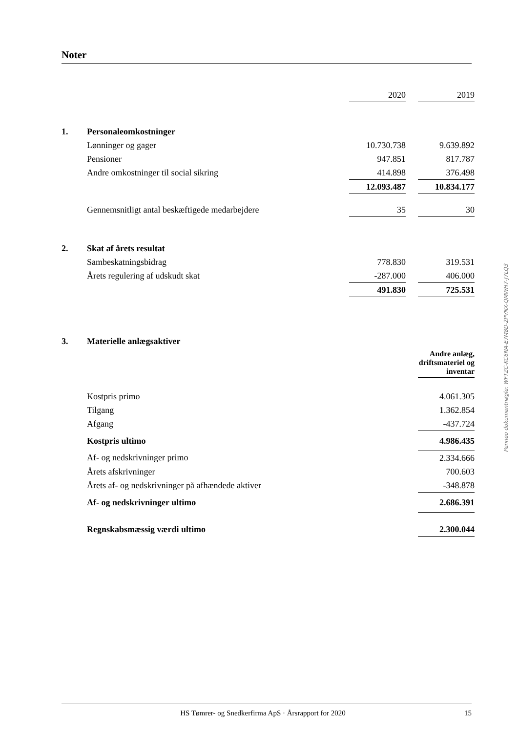Noter
| | | 2020 | | 2019 |
| 1. | Personaleomkostninger | | | |
| | Lønninger og gager | 10.730.738 | | 9.639.892 |
| | Pensioner | 947.851 | | 817.787 |
| | Andre omkostninger til social sikring | 414.898 | | 376.498 |
| | | 12.093.487 | | 10.834.177 |
| | Gennemsnitligt antal beskæftigede medarbejdere | 35 | | 30 |
| 2. | Skat af årets resultat | | | |
| | Sambeskatningsbidrag | 778.830 | | 319.531 |
| | Årets regulering af udskudt skat | -287.000 | | 406.000 |
| | | 491.830 | | 725.531 |
| 3. | Materielle anlægsaktiver | | | |
| | | | | Andre anlæg, driftsmateriel og inventar |
| | Kostpris primo | | | 4.061.305 |
| | Tilgang | | | 1.362.854 |
| | Afgang | | | -437.724 |
| | Kostpris ultimo | | | 4.986.435 |
| | Af- og nedskrivninger primo | | | 2.334.666 |
| | Årets afskrivninger | | | 700.603 |
| | Årets af- og nedskrivninger på afhændede aktiver | | | -348.878 |
| | Af- og nedskrivninger ultimo | | | 2.686.391 |
| | Regnskabsmæssig værdi ultimo | | | 2.300.044 |
Penneo dokumentnøgle: WFTZC-KC6NA-E7M8D-2PVNX-QMWH7-J7LQ3
HS Tømrer- og Snedkerfirma ApS · Årsrapport for 2020 15